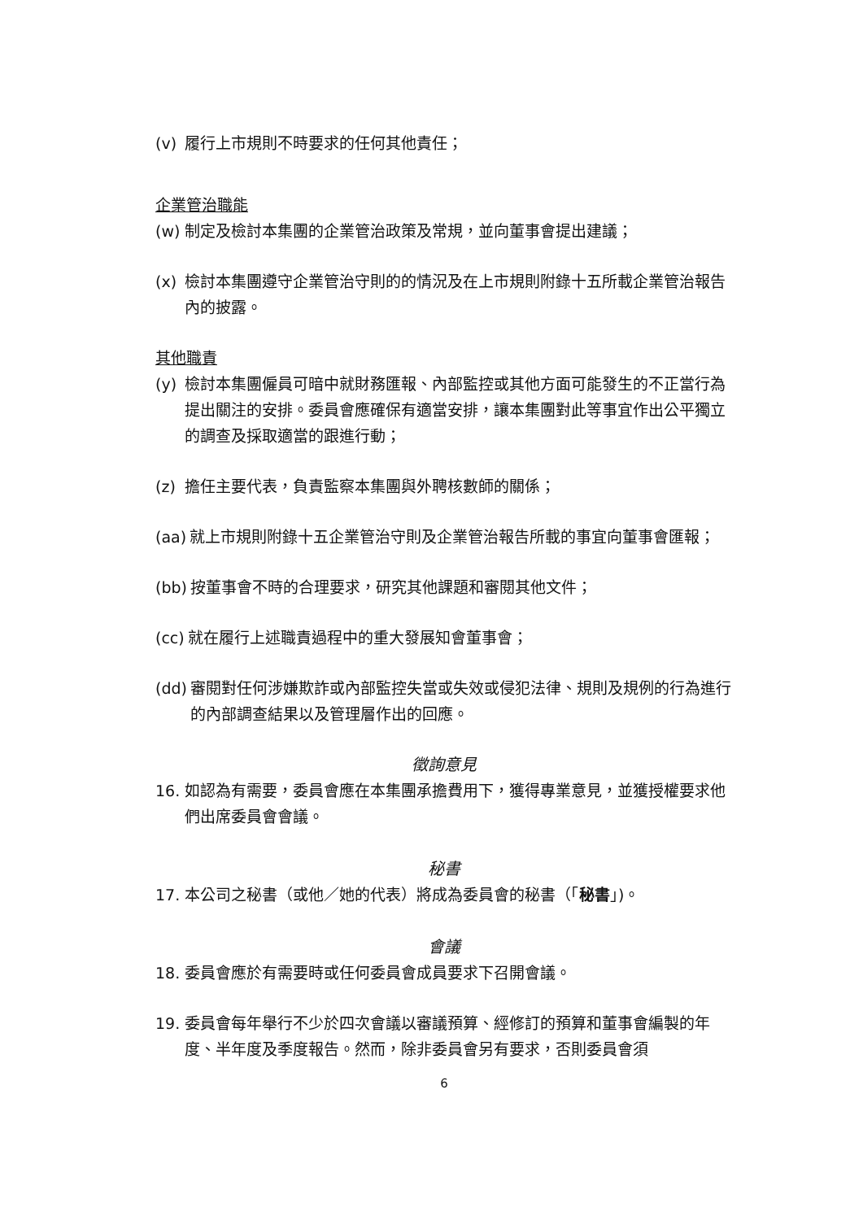(v) 履行上市規則不時要求的任何其他責任；
企業管治職能
(w) 制定及檢討本集團的企業管治政策及常規，並向董事會提出建議；
(x) 檢討本集團遵守企業管治守則的的情況及在上市規則附錄十五所載企業管治報告內的披露。
其他職責
(y) 檢討本集團僱員可暗中就財務匯報、內部監控或其他方面可能發生的不正當行為提出關注的安排。委員會應確保有適當安排，讓本集團對此等事宜作出公平獨立的調查及採取適當的跟進行動；
(z) 擔任主要代表，負責監察本集團與外聘核數師的關係；
(aa) 就上市規則附錄十五企業管治守則及企業管治報告所載的事宜向董事會匯報；
(bb) 按董事會不時的合理要求，研究其他課題和審閱其他文件；
(cc) 就在履行上述職責過程中的重大發展知會董事會；
(dd) 審閱對任何涉嫌欺詐或內部監控失當或失效或侵犯法律、規則及規例的行為進行的內部調查結果以及管理層作出的回應。
徵詢意見
16. 如認為有需要，委員會應在本集團承擔費用下，獲得專業意見，並獲授權要求他們出席委員會會議。
秘書
17. 本公司之秘書（或他／她的代表）將成為委員會的秘書（「秘書」)。
會議
18. 委員會應於有需要時或任何委員會成員要求下召開會議。
19. 委員會每年舉行不少於四次會議以審議預算、經修訂的預算和董事會編製的年度、半年度及季度報告。然而，除非委員會另有要求，否則委員會須
6